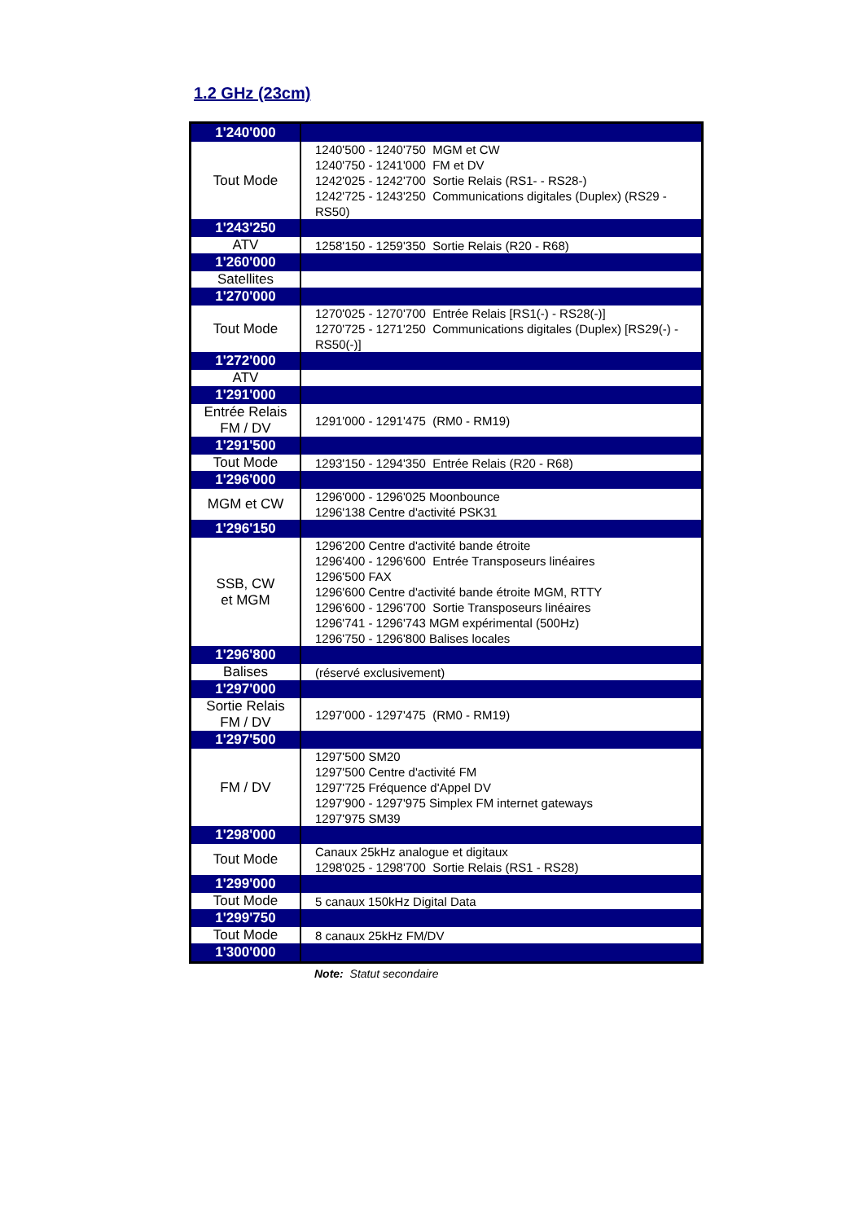1.2 GHz (23cm)
| 1'240'000 | |
| Tout Mode | 1240'500 - 1240'750 MGM et CW 1240'750 - 1241'000 FM et DV 1242'025 - 1242'700 Sortie Relais (RS1- - RS28-) 1242'725 - 1243'250 Communications digitales (Duplex) (RS29 - RS50) |
| 1'243'250 | |
| ATV | 1258'150 - 1259'350 Sortie Relais (R20 - R68) |
| 1'260'000 | |
| Satellites | |
| 1'270'000 | |
| Tout Mode | 1270'025 - 1270'700 Entrée Relais [RS1(-) - RS28(-)] 1270'725 - 1271'250 Communications digitales (Duplex) [RS29(-) - RS50(-)] |
| 1'272'000 | |
| ATV | |
| 1'291'000 | |
| Entrée Relais FM / DV | 1291'000 - 1291'475 (RM0 - RM19) |
| 1'291'500 | |
| Tout Mode | 1293'150 - 1294'350 Entrée Relais (R20 - R68) |
| 1'296'000 | |
| MGM et CW | 1296'000 - 1296'025 Moonbounce 1296'138 Centre d'activité PSK31 |
| 1'296'150 | |
| SSB, CW et MGM | 1296'200 Centre d'activité bande étroite 1296'400 - 1296'600 Entrée Transposeurs linéaires 1296'500 FAX 1296'600 Centre d'activité bande étroite MGM, RTTY 1296'600 - 1296'700 Sortie Transposeurs linéaires 1296'741 - 1296'743 MGM expérimental (500Hz) 1296'750 - 1296'800 Balises locales |
| 1'296'800 | |
| Balises | (réservé exclusivement) |
| 1'297'000 | |
| Sortie Relais FM / DV | 1297'000 - 1297'475 (RM0 - RM19) |
| 1'297'500 | |
| FM / DV | 1297'500 SM20 1297'500 Centre d'activité FM 1297'725 Fréquence d'Appel DV 1297'900 - 1297'975 Simplex FM internet gateways 1297'975 SM39 |
| 1'298'000 | |
| Tout Mode | Canaux 25kHz analogue et digitaux 1298'025 - 1298'700 Sortie Relais (RS1 - RS28) |
| 1'299'000 | |
| Tout Mode | 5 canaux 150kHz Digital Data |
| 1'299'750 | |
| Tout Mode | 8 canaux 25kHz FM/DV |
| 1'300'000 | |
Note: Statut secondaire